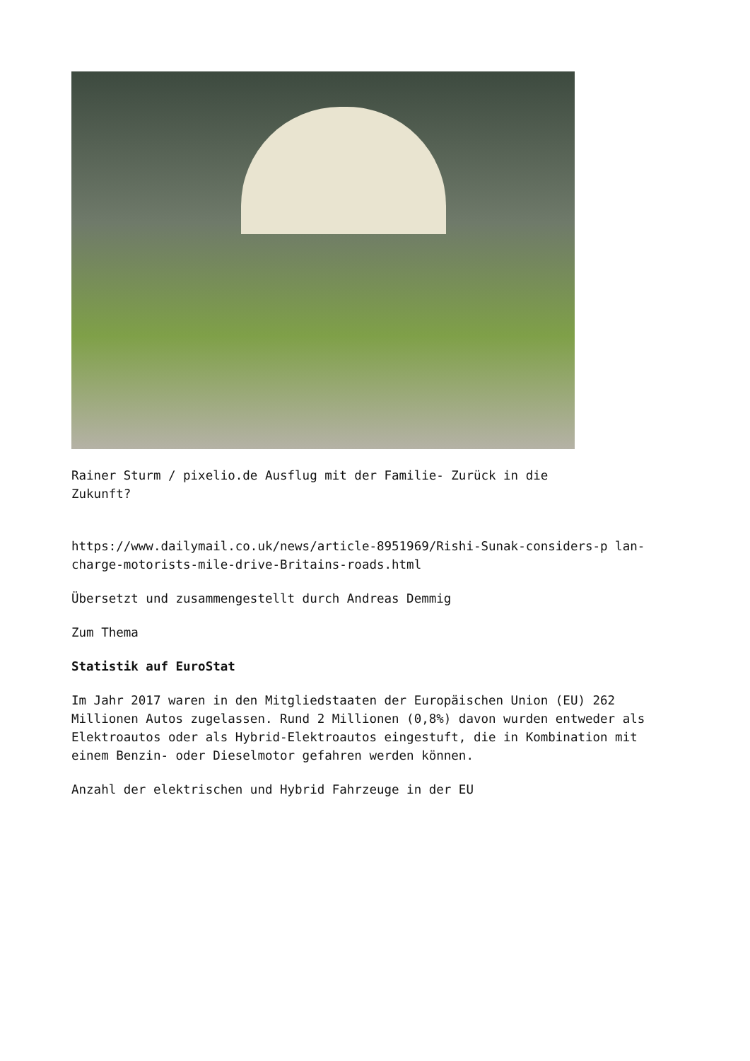Rainer Sturm / pixelio.de Ausflug mit der Familie- Zurück in die Zukunft?
https://www.dailymail.co.uk/news/article-8951969/Rishi-Sunak-considers-p lan-charge-motorists-mile-drive-Britains-roads.html
Übersetzt und zusammengestellt durch Andreas Demmig
Zum Thema
Statistik auf EuroStat
Im Jahr 2017 waren in den Mitgliedstaaten der Europäischen Union (EU) 262 Millionen Autos zugelassen. Rund 2 Millionen (0,8%) davon wurden entweder als Elektroautos oder als Hybrid-Elektroautos eingestuft, die in Kombination mit einem Benzin- oder Dieselmotor gefahren werden können.
Anzahl der elektrischen und Hybrid Fahrzeuge in der EU